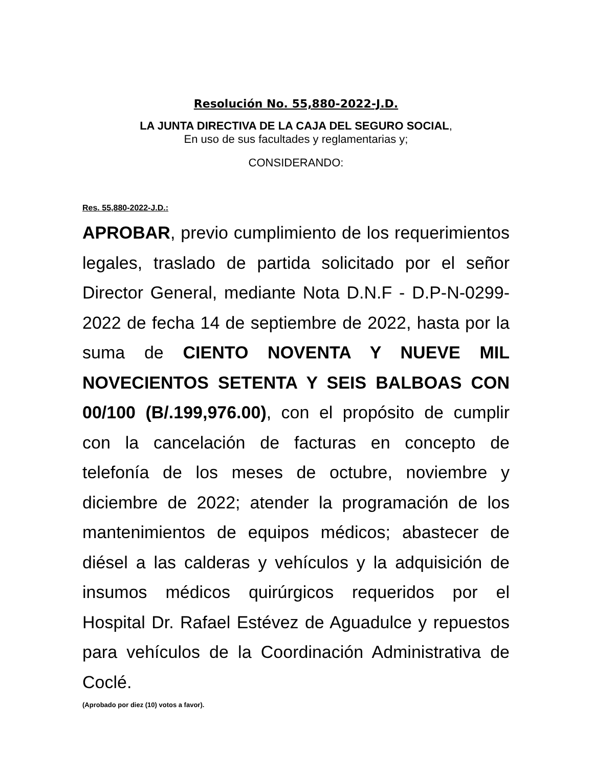Resolución No. 55,880-2022-J.D.
LA JUNTA DIRECTIVA DE LA CAJA DEL SEGURO SOCIAL,
En uso de sus facultades y reglamentarias y;
CONSIDERANDO:
Res. 55,880-2022-J.D.:
APROBAR, previo cumplimiento de los requerimientos legales, traslado de partida solicitado por el señor Director General, mediante Nota D.N.F - D.P-N-0299-2022 de fecha 14 de septiembre de 2022, hasta por la suma de CIENTO NOVENTA Y NUEVE MIL NOVECIENTOS SETENTA Y SEIS BALBOAS CON 00/100 (B/.199,976.00), con el propósito de cumplir con la cancelación de facturas en concepto de telefonía de los meses de octubre, noviembre y diciembre de 2022; atender la programación de los mantenimientos de equipos médicos; abastecer de diésel a las calderas y vehículos y la adquisición de insumos médicos quirúrgicos requeridos por el Hospital Dr. Rafael Estévez de Aguadulce y repuestos para vehículos de la Coordinación Administrativa de Coclé.
(Aprobado por diez (10) votos a favor).